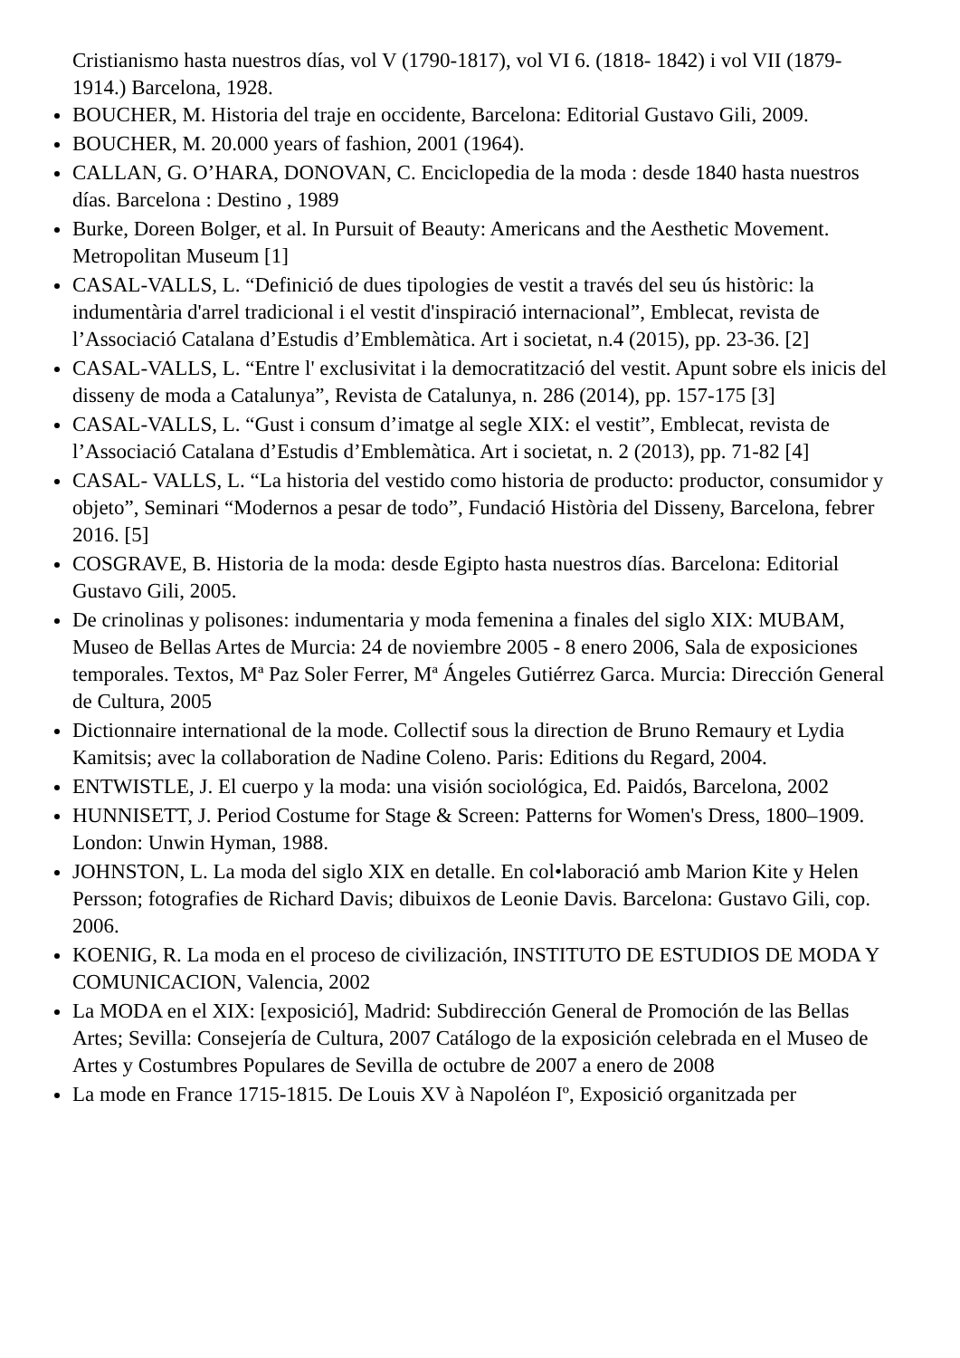Cristianismo hasta nuestros días, vol V (1790-1817), vol VI 6. (1818- 1842) i vol VII (1879-1914.) Barcelona, 1928.
BOUCHER, M. Historia del traje en occidente, Barcelona: Editorial Gustavo Gili, 2009.
BOUCHER, M. 20.000 years of fashion, 2001 (1964).
CALLAN, G. O’HARA, DONOVAN, C. Enciclopedia de la moda : desde 1840 hasta nuestros días. Barcelona : Destino , 1989
Burke, Doreen Bolger, et al. In Pursuit of Beauty: Americans and the Aesthetic Movement. Metropolitan Museum [1]
CASAL-VALLS, L. “Definició de dues tipologies de vestit a través del seu ús històric: la indumentària d'arrel tradicional i el vestit d'inspiració internacional”, Emblecat, revista de l’Associació Catalana d’Estudis d’Emblemàtica. Art i societat, n.4 (2015), pp. 23-36. [2]
CASAL-VALLS, L. “Entre l' exclusivitat i la democratització del vestit. Apunt sobre els inicis del disseny de moda a Catalunya”, Revista de Catalunya, n. 286 (2014), pp. 157-175 [3]
CASAL-VALLS, L. “Gust i consum d’imatge al segle XIX: el vestit”, Emblecat, revista de l’Associació Catalana d’Estudis d’Emblemàtica. Art i societat, n. 2 (2013), pp. 71-82 [4]
CASAL- VALLS, L. “La historia del vestido como historia de producto: productor, consumidor y objeto”, Seminari “Modernos a pesar de todo”, Fundació Història del Disseny, Barcelona, febrer 2016. [5]
COSGRAVE, B. Historia de la moda: desde Egipto hasta nuestros días. Barcelona: Editorial Gustavo Gili, 2005.
De crinolinas y polisones: indumentaria y moda femenina a finales del siglo XIX: MUBAM, Museo de Bellas Artes de Murcia: 24 de noviembre 2005 - 8 enero 2006, Sala de exposiciones temporales. Textos, Mª Paz Soler Ferrer, Mª Ángeles Gutiérrez Garca. Murcia: Dirección General de Cultura, 2005
Dictionnaire international de la mode. Collectif sous la direction de Bruno Remaury et Lydia Kamitsis; avec la collaboration de Nadine Coleno. Paris: Editions du Regard, 2004.
ENTWISTLE, J. El cuerpo y la moda: una visión sociológica, Ed. Paidós, Barcelona, 2002
HUNNISETT, J. Period Costume for Stage & Screen: Patterns for Women's Dress, 1800–1909. London: Unwin Hyman, 1988.
JOHNSTON, L. La moda del siglo XIX en detalle. En col•laboració amb Marion Kite y Helen Persson; fotografies de Richard Davis; dibuixos de Leonie Davis. Barcelona: Gustavo Gili, cop. 2006.
KOENIG, R. La moda en el proceso de civilización, INSTITUTO DE ESTUDIOS DE MODA Y COMUNICACION, Valencia, 2002
La MODA en el XIX: [exposició], Madrid: Subdirección General de Promoción de las Bellas Artes; Sevilla: Consejería de Cultura, 2007 Catálogo de la exposición celebrada en el Museo de Artes y Costumbres Populares de Sevilla de octubre de 2007 a enero de 2008
La mode en France 1715-1815. De Louis XV à Napoléon Iº, Exposició organitzada per